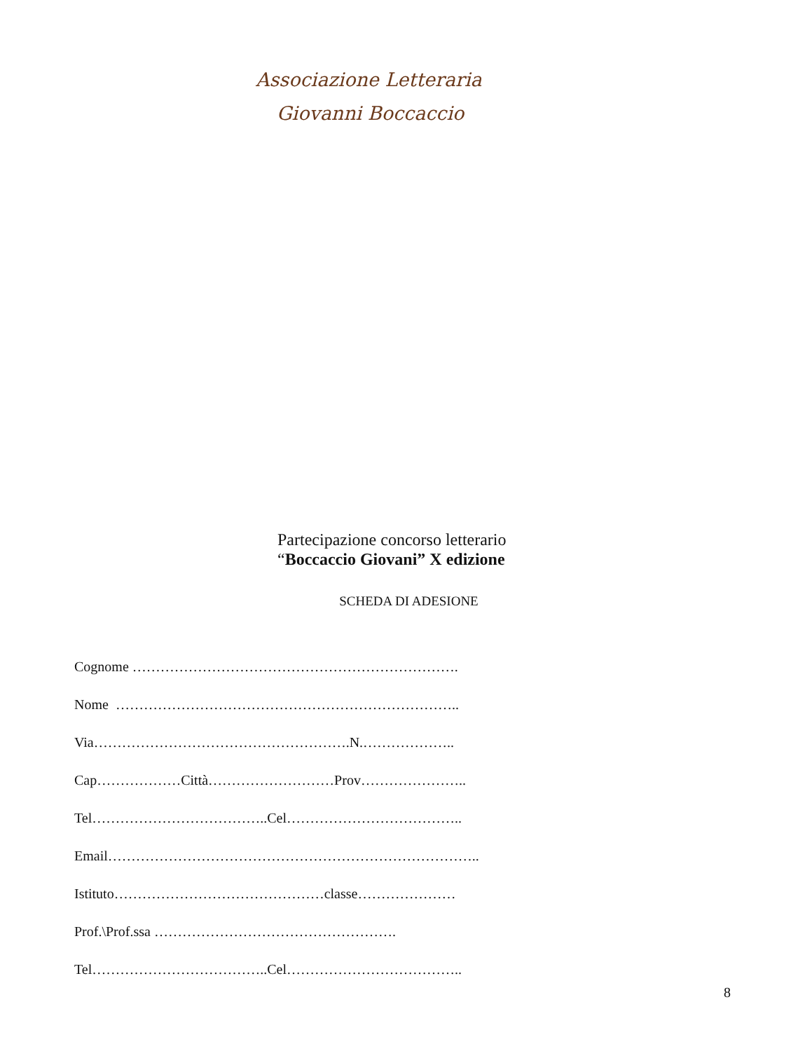Associazione Letteraria
Giovanni Boccaccio
Partecipazione concorso letterario
“Boccaccio Giovani” X edizione
SCHEDA DI ADESIONE
Cognome …………………………………………………………….
Nome ………………………………………………………………..
Via……………………………………………….N.………………..
Cap………………Città………………………Prov…………………..
Tel………………………………..Cel………………………………..
Email……………………………………………………………………..
Istituto………………………………………classe…………………
Prof.\Prof.ssa …………………………………………….
Tel………………………………..Cel………………………………..
8